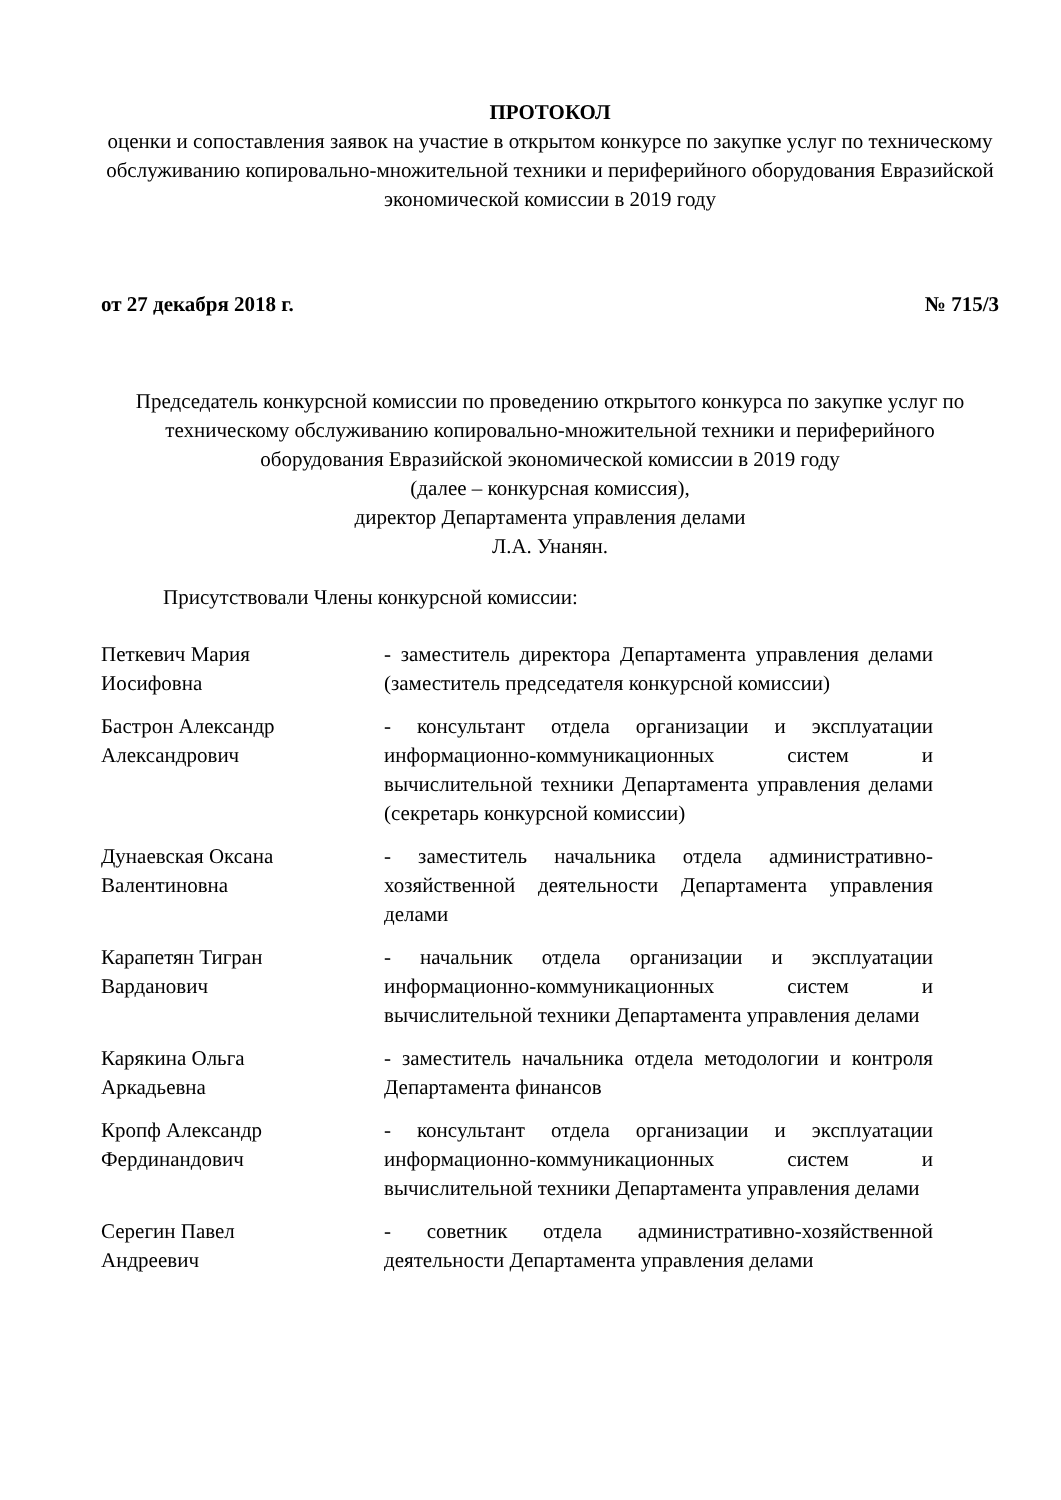ПРОТОКОЛ
оценки и сопоставления заявок на участие в открытом конкурсе по закупке услуг по техническому обслуживанию копировально-множительной техники и периферийного оборудования Евразийской экономической комиссии в 2019 году
от 27 декабря 2018 г. № 715/3
Председатель конкурсной комиссии по проведению открытого конкурса по закупке услуг по техническому обслуживанию копировально-множительной техники и периферийного оборудования Евразийской экономической комиссии в 2019 году
(далее – конкурсная комиссия),
директор Департамента управления делами
Л.А. Унанян.
Присутствовали Члены конкурсной комиссии:
Петкевич Мария
Иосифовна
- заместитель директора Департамента управления делами (заместитель председателя конкурсной комиссии)
Бастрон Александр
Александрович
- консультант отдела организации и эксплуатации информационно-коммуникационных систем и вычислительной техники Департамента управления делами (секретарь конкурсной комиссии)
Дунаевская Оксана
Валентиновна
- заместитель начальника отдела административно-хозяйственной деятельности Департамента управления делами
Карапетян Тигран
Варданович
- начальник отдела организации и эксплуатации информационно-коммуникационных систем и вычислительной техники Департамента управления делами
Карякина Ольга
Аркадьевна
- заместитель начальника отдела методологии и контроля Департамента финансов
Кропф Александр
Фердинандович
- консультант отдела организации и эксплуатации информационно-коммуникационных систем и вычислительной техники Департамента управления делами
Серегин Павел
Андреевич
- советник отдела административно-хозяйственной деятельности Департамента управления делами